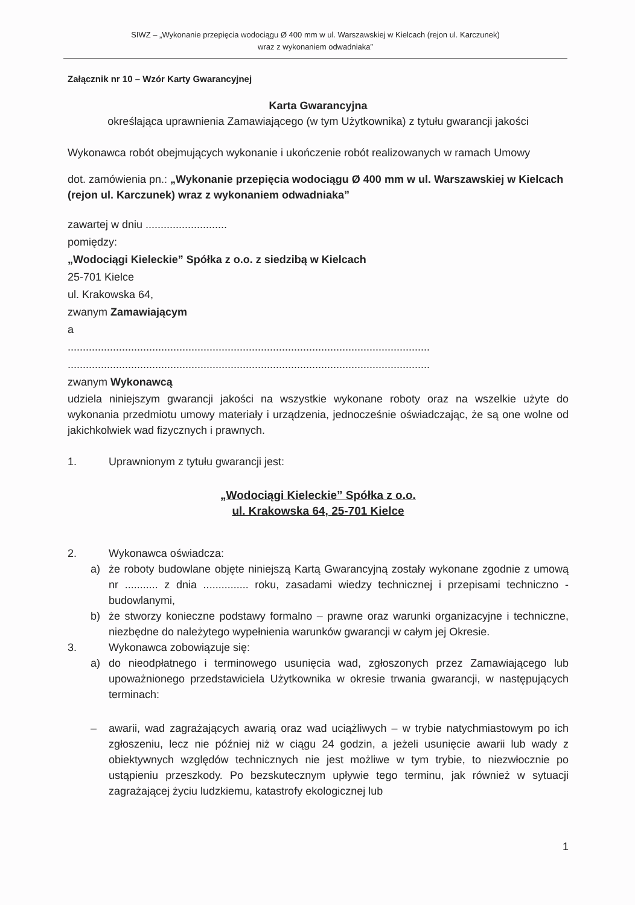SIWZ – „Wykonanie przepięcia wodociągu Ø 400 mm w ul. Warszawskiej w Kielcach (rejon ul. Karczunek)
wraz z wykonaniem odwadniaka”
Załącznik nr 10 – Wzór Karty Gwarancyjnej
Karta Gwarancyjna
określająca uprawnienia Zamawiającego (w tym Użytkownika) z tytułu gwarancji jakości
Wykonawca robót obejmujących wykonanie i ukończenie robót realizowanych w ramach Umowy
dot. zamówienia pn.: „Wykonanie przepięcia wodociągu Ø 400 mm w ul. Warszawskiej w Kielcach (rejon ul. Karczunek) wraz z wykonaniem odwadniaka”
zawartej w dniu ...........................
pomiędzy:
„Wodociągi Kieleckie” Spółka z o.o. z siedzibą w Kielcach
25-701 Kielce
ul. Krakowska 64,
zwanym Zamawiającym
a
........................................................................................................................
........................................................................................................................
zwanym Wykonawcą
udziela niniejszym gwarancji jakości na wszystkie wykonane roboty oraz na wszelkie użyte do wykonania przedmiotu umowy materiały i urządzenia, jednocześnie oświadczając, że są one wolne od jakichkolwiek wad fizycznych i prawnych.
1. Uprawnionym z tytułu gwarancji jest:
„Wodociągi Kieleckie” Spółka z o.o.
ul. Krakowska 64, 25-701 Kielce
2. Wykonawca oświadcza:
a) że roboty budowlane objęte niniejszą Kartą Gwarancyjną zostały wykonane zgodnie z umową nr ........... z dnia ............... roku, zasadami wiedzy technicznej i przepisami techniczno - budowlanymi,
b) że stworzy konieczne podstawy formalno – prawne oraz warunki organizacyjne i techniczne, niezbędne do należytego wypełnienia warunków gwarancji w całym jej Okresie.
3. Wykonawca zobowiązuje się:
a) do nieodpłatnego i terminowego usunięcia wad, zgłoszonych przez Zamawiającego lub upoważnionego przedstawiciela Użytkownika w okresie trwania gwarancji, w następujących terminach:
– awarii, wad zagrażających awarią oraz wad uciążliwych – w trybie natychmiastowym po ich zgłoszeniu, lecz nie później niż w ciągu 24 godzin, a jeżeli usunięcie awarii lub wady z obiektywnych względów technicznych nie jest możliwe w tym trybie, to niezwłocznie po ustąpieniu przeszkody. Po bezskutecznym upływie tego terminu, jak również w sytuacji zagrażającej życiu ludzkiemu, katastrofy ekologicznej lub
1